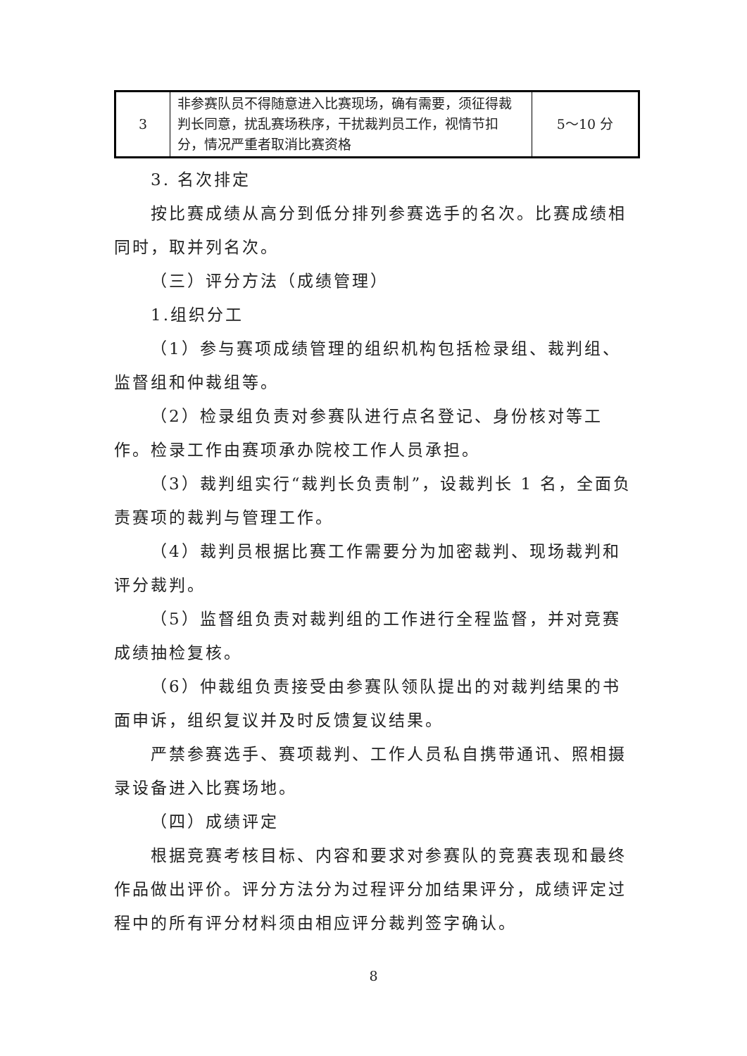| 3 | 非参赛队员不得随意进入比赛现场，确有需要，须征得裁判长同意，扰乱赛场秩序，干扰裁判员工作，视情节扣分，情况严重者取消比赛资格 | 5～10 分 |
3. 名次排定
按比赛成绩从高分到低分排列参赛选手的名次。比赛成绩相同时，取并列名次。
（三）评分方法（成绩管理）
1.组织分工
（1）参与赛项成绩管理的组织机构包括检录组、裁判组、监督组和仲裁组等。
（2）检录组负责对参赛队进行点名登记、身份核对等工作。检录工作由赛项承办院校工作人员承担。
（3）裁判组实行“裁判长负责制”，设裁判长 1 名，全面负责赛项的裁判与管理工作。
（4）裁判员根据比赛工作需要分为加密裁判、现场裁判和评分裁判。
（5）监督组负责对裁判组的工作进行全程监督，并对竞赛成绩抽检复核。
（6）仲裁组负责接受由参赛队领队提出的对裁判结果的书面申诉，组织复议并及时反馈复议结果。
严禁参赛选手、赛项裁判、工作人员私自携带通讯、照相摄录设备进入比赛场地。
（四）成绩评定
根据竞赛考核目标、内容和要求对参赛队的竞赛表现和最终作品做出评价。评分方法分为过程评分加结果评分，成绩评定过程中的所有评分材料须由相应评分裁判签字确认。
8